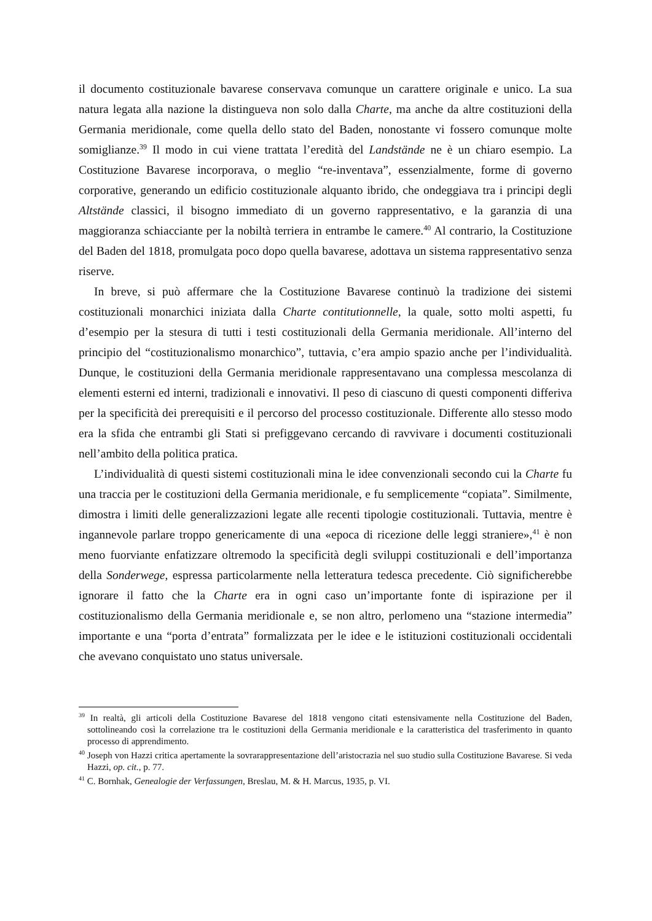il documento costituzionale bavarese conservava comunque un carattere originale e unico. La sua natura legata alla nazione la distingueva non solo dalla Charte, ma anche da altre costituzioni della Germania meridionale, come quella dello stato del Baden, nonostante vi fossero comunque molte somiglianze.<sup>39</sup> Il modo in cui viene trattata l’eredità del Landstände ne è un chiaro esempio. La Costituzione Bavarese incorporava, o meglio “re-inventava”, essenzialmente, forme di governo corporative, generando un edificio costituzionale alquanto ibrido, che ondeggiava tra i principi degli Altstände classici, il bisogno immediato di un governo rappresentativo, e la garanzia di una maggioranza schiacciante per la nobiltà terriera in entrambe le camere.<sup>40</sup> Al contrario, la Costituzione del Baden del 1818, promulgata poco dopo quella bavarese, adottava un sistema rappresentativo senza riserve.
In breve, si può affermare che la Costituzione Bavarese continuò la tradizione dei sistemi costituzionali monarchici iniziata dalla Charte contitutionnelle, la quale, sotto molti aspetti, fu d’esempio per la stesura di tutti i testi costituzionali della Germania meridionale. All’interno del principio del “costituzionalismo monarchico”, tuttavia, c’era ampio spazio anche per l’individualità. Dunque, le costituzioni della Germania meridionale rappresentavano una complessa mescolanza di elementi esterni ed interni, tradizionali e innovativi. Il peso di ciascuno di questi componenti differiva per la specificità dei prerequisiti e il percorso del processo costituzionale. Differente allo stesso modo era la sfida che entrambi gli Stati si prefiggevano cercando di ravvivare i documenti costituzionali nell’ambito della politica pratica.
L’individualità di questi sistemi costituzionali mina le idee convenzionali secondo cui la Charte fu una traccia per le costituzioni della Germania meridionale, e fu semplicemente “copiata”. Similmente, dimostra i limiti delle generalizzazioni legate alle recenti tipologie costituzionali. Tuttavia, mentre è ingannevole parlare troppo genericamente di una «epoca di ricezione delle leggi straniere»,<sup>41</sup> è non meno fuorviante enfatizzare oltremodo la specificità degli sviluppi costituzionali e dell’importanza della Sonderwege, espressa particolarmente nella letteratura tedesca precedente. Ciò significherebbe ignorare il fatto che la Charte era in ogni caso un’importante fonte di ispirazione per il costituzionalismo della Germania meridionale e, se non altro, perlomeno una “stazione intermedia” importante e una “porta d’entrata” formalizzata per le idee e le istituzioni costituzionali occidentali che avevano conquistato uno status universale.
<sup>39</sup> In realtà, gli articoli della Costituzione Bavarese del 1818 vengono citati estensivamente nella Costituzione del Baden, sottolineando così la correlazione tra le costituzioni della Germania meridionale e la caratteristica del trasferimento in quanto processo di apprendimento.
<sup>40</sup> Joseph von Hazzi critica apertamente la sovrarappresentazione dell’aristocrazia nel suo studio sulla Costituzione Bavarese. Si veda Hazzi, op. cit., p. 77.
<sup>41</sup> C. Bornhak, Genealogie der Verfassungen, Breslau, M. & H. Marcus, 1935, p. VI.